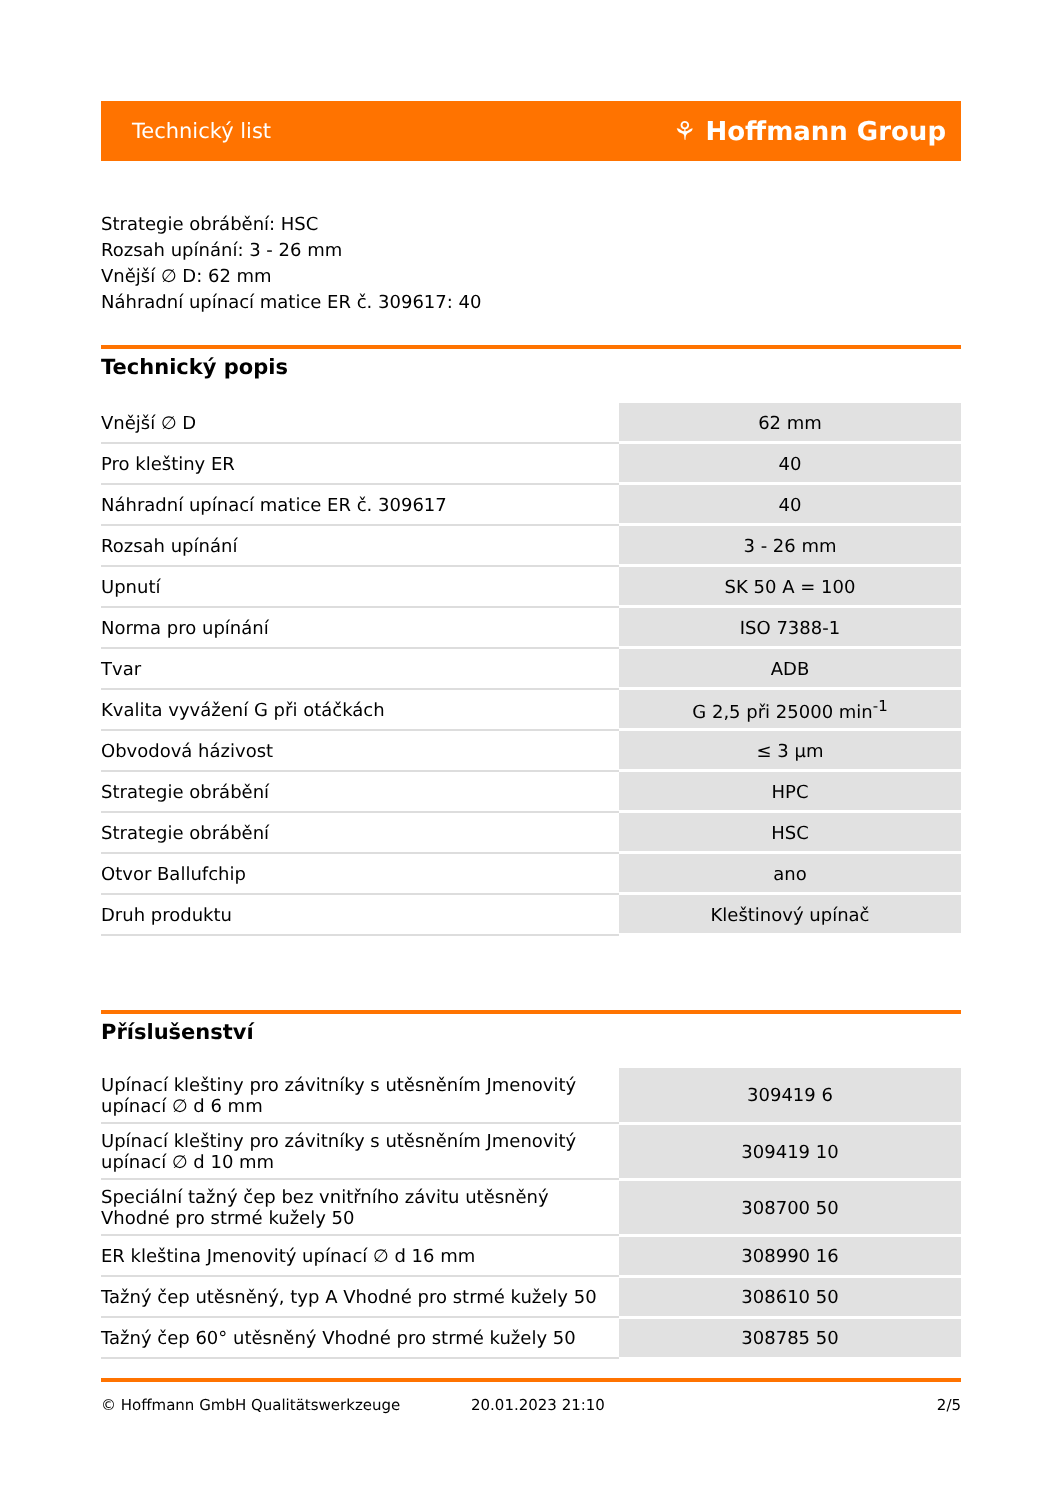Technický list ⚘ Hoffmann Group
Strategie obrábění: HSC
Rozsah upínání: 3 - 26 mm
Vnější ∅ D: 62 mm
Náhradní upínací matice ER č. 309617: 40
Technický popis
| Vnější ∅ D | 62 mm |
| Pro kleštiny ER | 40 |
| Náhradní upínací matice ER č. 309617 | 40 |
| Rozsah upínání | 3 - 26 mm |
| Upnutí | SK 50 A = 100 |
| Norma pro upínání | ISO 7388-1 |
| Tvar | ADB |
| Kvalita vyvážení G při otáčkách | G 2,5 při 25000 min<sup>-1</sup> |
| Obvodová házivost | ≤ 3 µm |
| Strategie obrábění | HPC |
| Strategie obrábění | HSC |
| Otvor Ballufchip | ano |
| Druh produktu | Kleštinový upínač |
Příslušenství
| Upínací kleštiny pro závitníky s utěsněním Jmenovitý upínací ∅ d 6 mm | 309419 6 |
| Upínací kleštiny pro závitníky s utěsněním Jmenovitý upínací ∅ d 10 mm | 309419 10 |
| Speciální tažný čep bez vnitřního závitu utěsněný Vhodné pro strmé kužely 50 | 308700 50 |
| ER kleština Jmenovitý upínací ∅ d 16 mm | 308990 16 |
| Tažný čep utěsněný, typ A Vhodné pro strmé kužely 50 | 308610 50 |
| Tažný čep 60° utěsněný Vhodné pro strmé kužely 50 | 308785 50 |
© Hoffmann GmbH Qualitätswerkzeuge 20.01.2023 21:10 2/5